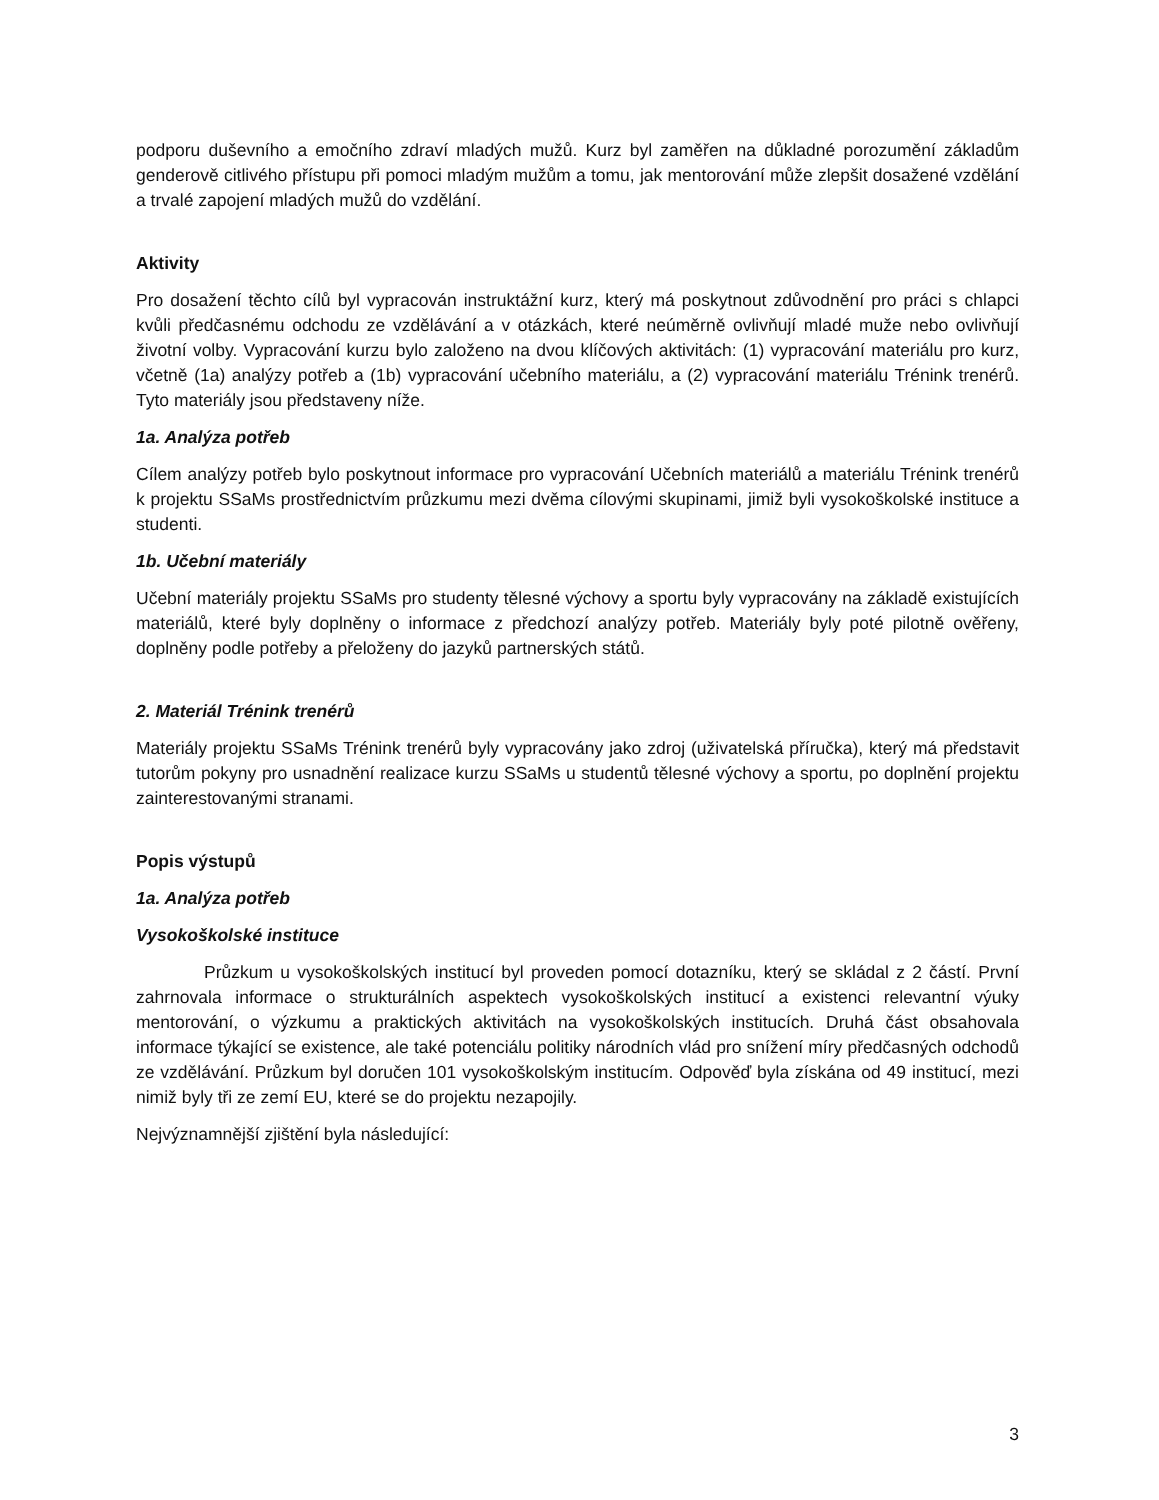podporu duševního a emočního zdraví mladých mužů. Kurz byl zaměřen na důkladné porozumění základům genderově citlivého přístupu při pomoci mladým mužům a tomu, jak mentorování může zlepšit dosažené vzdělání a trvalé zapojení mladých mužů do vzdělání.
Aktivity
Pro dosažení těchto cílů byl vypracován instruktážní kurz, který má poskytnout zdůvodnění pro práci s chlapci kvůli předčasnému odchodu ze vzdělávání a v otázkách, které neúměrně ovlivňují mladé muže nebo ovlivňují životní volby. Vypracování kurzu bylo založeno na dvou klíčových aktivitách: (1) vypracování materiálu pro kurz, včetně (1a) analýzy potřeb a (1b) vypracování učebního materiálu, a (2) vypracování materiálu Trénink trenérů. Tyto materiály jsou představeny níže.
1a. Analýza potřeb
Cílem analýzy potřeb bylo poskytnout informace pro vypracování Učebních materiálů a materiálu Trénink trenérů k projektu SSaMs prostřednictvím průzkumu mezi dvěma cílovými skupinami, jimiž byli vysokoškolské instituce a studenti.
1b. Učební materiály
Učební materiály projektu SSaMs pro studenty tělesné výchovy a sportu byly vypracovány na základě existujících materiálů, které byly doplněny o informace z předchozí analýzy potřeb. Materiály byly poté pilotně ověřeny, doplněny podle potřeby a přeloženy do jazyků partnerských států.
2. Materiál Trénink trenérů
Materiály projektu SSaMs Trénink trenérů byly vypracovány jako zdroj (uživatelská příručka), který má představit tutorům pokyny pro usnadnění realizace kurzu SSaMs u studentů tělesné výchovy a sportu, po doplnění projektu zainterestovanými stranami.
Popis výstupů
1a. Analýza potřeb
Vysokoškolské instituce
Průzkum u vysokoškolských institucí byl proveden pomocí dotazníku, který se skládal z 2 částí. První zahrnovala informace o strukturálních aspektech vysokoškolských institucí a existenci relevantní výuky mentorování, o výzkumu a praktických aktivitách na vysokoškolských institucích. Druhá část obsahovala informace týkající se existence, ale také potenciálu politiky národních vlád pro snížení míry předčasných odchodů ze vzdělávání. Průzkum byl doručen 101 vysokoškolským institucím. Odpověď byla získána od 49 institucí, mezi nimiž byly tři ze zemí EU, které se do projektu nezapojily.
Nejvýznamnější zjištění byla následující:
3